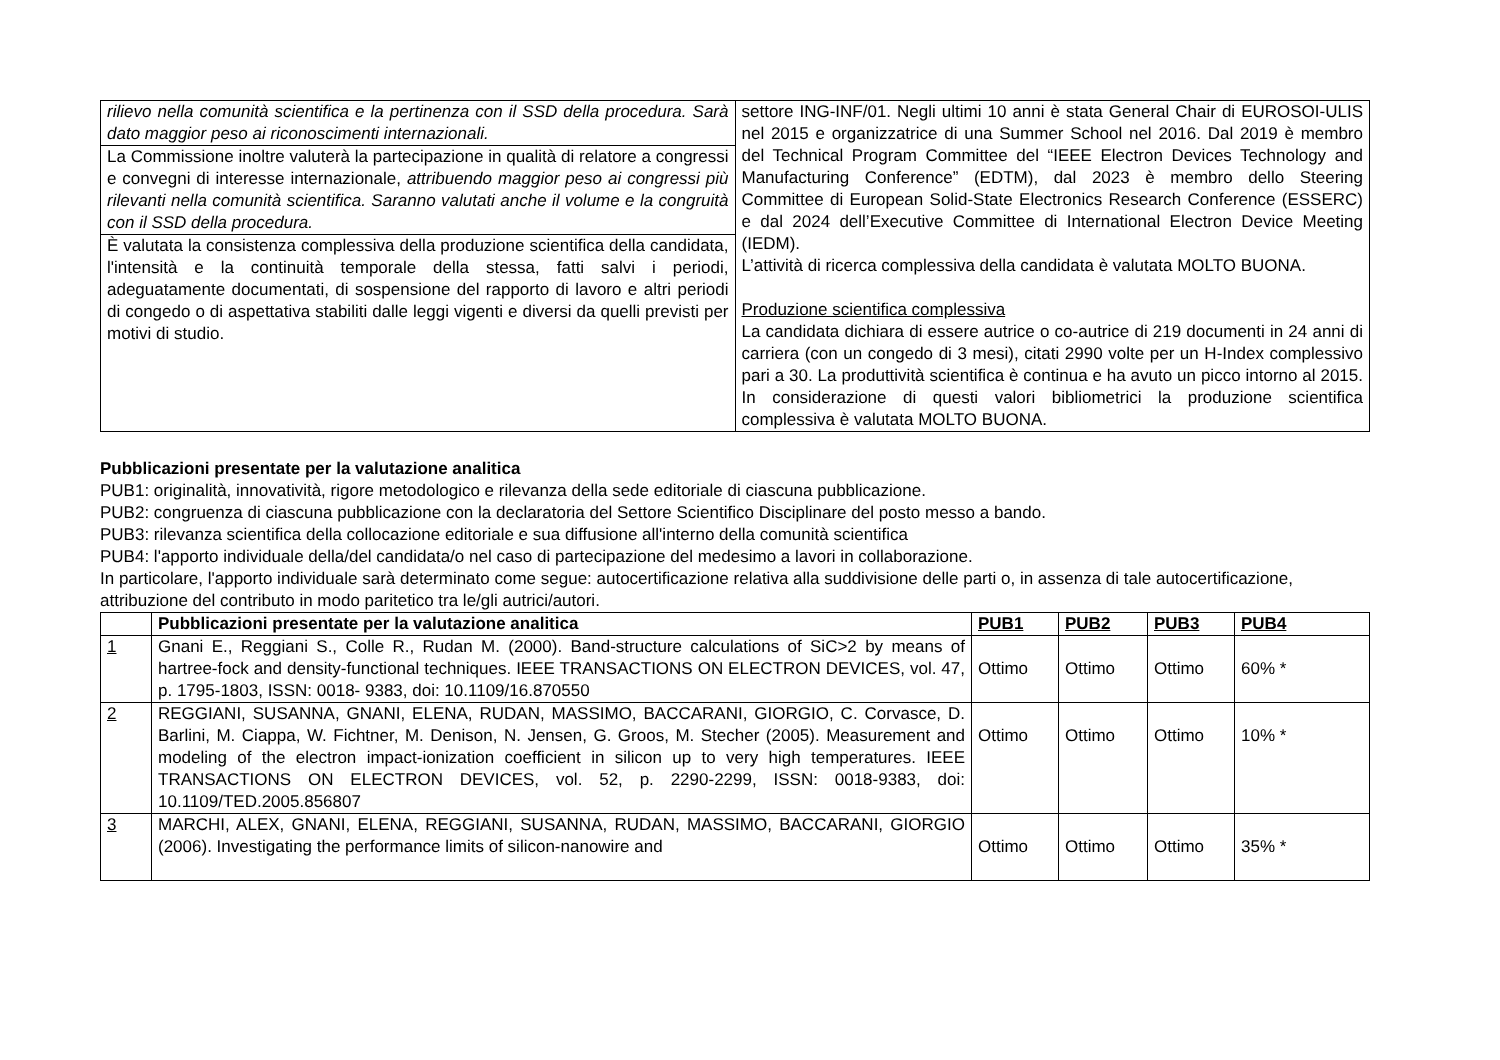| rilievo nella comunità scientifica e la pertinenza con il SSD della procedura. Sarà dato maggior peso ai riconoscimenti internazionali. La Commissione inoltre valuterà la partecipazione in qualità di relatore a congressi e convegni di interesse internazionale, attribuendo maggior peso ai congressi più rilevanti nella comunità scientifica. Saranno valutati anche il volume e la congruità con il SSD della procedura. È valutata la consistenza complessiva della produzione scientifica della candidata, l'intensità e la continuità temporale della stessa, fatti salvi i periodi, adeguatamente documentati, di sospensione del rapporto di lavoro e altri periodi di congedo o di aspettativa stabiliti dalle leggi vigenti e diversi da quelli previsti per motivi di studio. | settore ING-INF/01. Negli ultimi 10 anni è stata General Chair di EUROSOI-ULIS nel 2015 e organizzatrice di una Summer School nel 2016. Dal 2019 è membro del Technical Program Committee del “IEEE Electron Devices Technology and Manufacturing Conference” (EDTM), dal 2023 è membro dello Steering Committee di European Solid-State Electronics Research Conference (ESSERC) e dal 2024 dell’Executive Committee di International Electron Device Meeting (IEDM). L’attività di ricerca complessiva della candidata è valutata MOLTO BUONA. Produzione scientifica complessiva La candidata dichiara di essere autrice o co-autrice di 219 documenti in 24 anni di carriera (con un congedo di 3 mesi), citati 2990 volte per un H-Index complessivo pari a 30. La produttività scientifica è continua e ha avuto un picco intorno al 2015. In considerazione di questi valori bibliometrici la produzione scientifica complessiva è valutata MOLTO BUONA. |
Pubblicazioni presentate per la valutazione analitica
PUB1: originalità, innovatività, rigore metodologico e rilevanza della sede editoriale di ciascuna pubblicazione.
PUB2: congruenza di ciascuna pubblicazione con la declaratoria del Settore Scientifico Disciplinare del posto messo a bando.
PUB3: rilevanza scientifica della collocazione editoriale e sua diffusione all'interno della comunità scientifica
PUB4: l'apporto individuale della/del candidata/o nel caso di partecipazione del medesimo a lavori in collaborazione.
In particolare, l'apporto individuale sarà determinato come segue: autocertificazione relativa alla suddivisione delle parti o, in assenza di tale autocertificazione, attribuzione del contributo in modo paritetico tra le/gli autrici/autori.
| | Pubblicazioni presentate per la valutazione analitica | PUB1 | PUB2 | PUB3 | PUB4 |
| --- | --- | --- | --- | --- | --- |
| 1 | Gnani E., Reggiani S., Colle R., Rudan M. (2000). Band-structure calculations of SiC>2 by means of hartree-fock and density-functional techniques. IEEE TRANSACTIONS ON ELECTRON DEVICES, vol. 47, p. 1795-1803, ISSN: 0018- 9383, doi: 10.1109/16.870550 | Ottimo | Ottimo | Ottimo | 60% * |
| 2 | REGGIANI, SUSANNA, GNANI, ELENA, RUDAN, MASSIMO, BACCARANI, GIORGIO, C. Corvasce, D. Barlini, M. Ciappa, W. Fichtner, M. Denison, N. Jensen, G. Groos, M. Stecher (2005). Measurement and modeling of the electron impact-ionization coefficient in silicon up to very high temperatures. IEEE TRANSACTIONS ON ELECTRON DEVICES, vol. 52, p. 2290-2299, ISSN: 0018-9383, doi: 10.1109/TED.2005.856807 | Ottimo | Ottimo | Ottimo | 10% * |
| 3 | MARCHI, ALEX, GNANI, ELENA, REGGIANI, SUSANNA, RUDAN, MASSIMO, BACCARANI, GIORGIO (2006). Investigating the performance limits of silicon-nanowire and | Ottimo | Ottimo | Ottimo | 35% * |